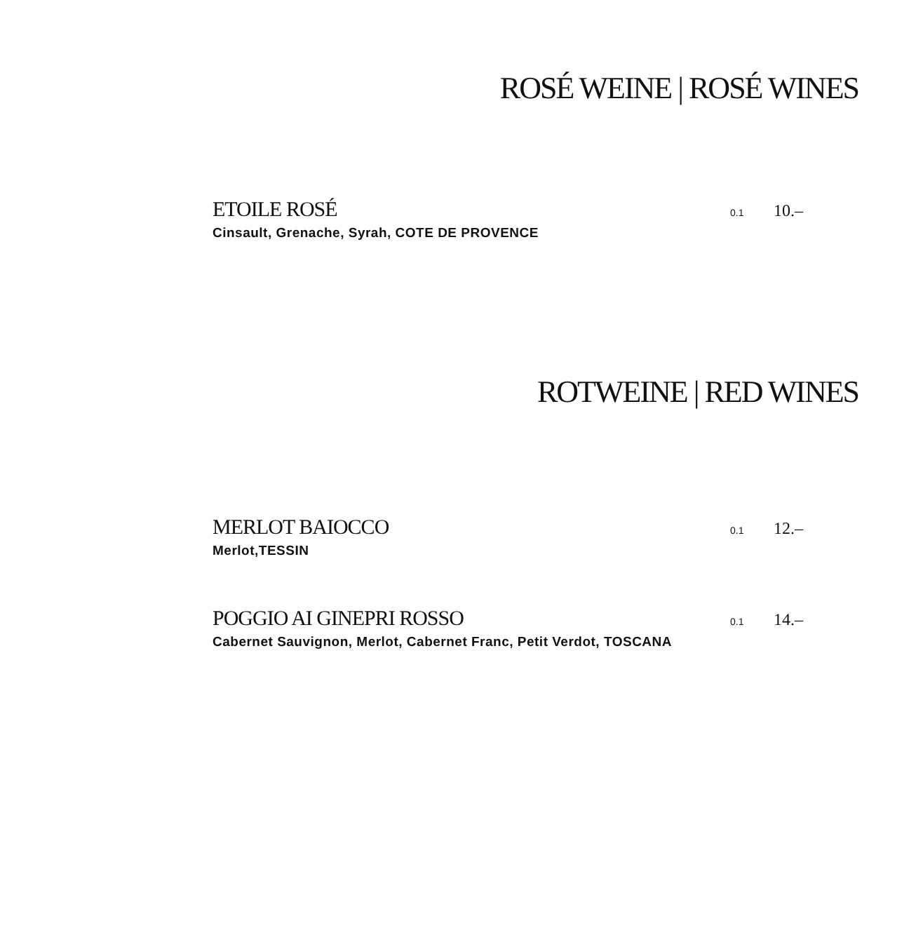ROSÉ WEINE | ROSÉ WINES
ETOILE ROSÉ 0.1 10.–
Cinsault, Grenache, Syrah, COTE DE PROVENCE
ROTWEINE | RED WINES
MERLOT BAIOCCO 0.1 12.–
Merlot,TESSIN
POGGIO AI GINEPRI ROSSO 0.1 14.–
Cabernet Sauvignon, Merlot, Cabernet Franc, Petit Verdot, TOSCANA